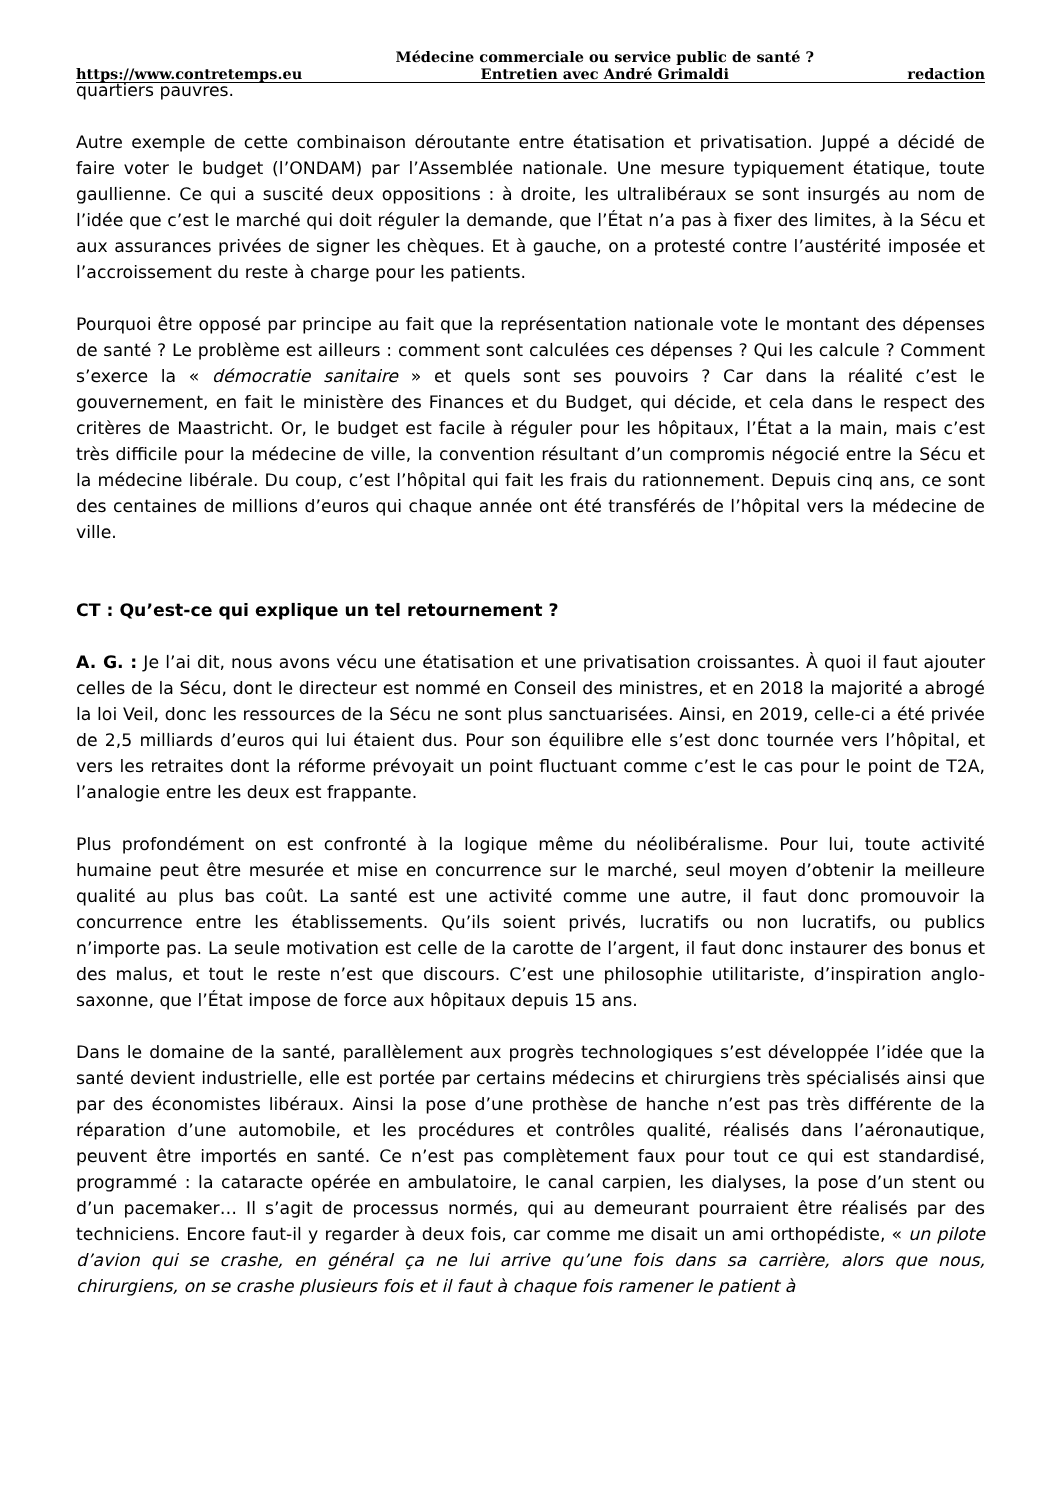https://www.contretemps.eu Médecine commerciale ou service public de santé ?
Entretien avec André Grimaldi redaction
quartiers pauvres.
Autre exemple de cette combinaison déroutante entre étatisation et privatisation. Juppé a décidé de faire voter le budget (l’ONDAM) par l’Assemblée nationale. Une mesure typiquement étatique, toute gaullienne. Ce qui a suscité deux oppositions : à droite, les ultralibéraux se sont insurgés au nom de l’idée que c’est le marché qui doit réguler la demande, que l’État n’a pas à fixer des limites, à la Sécu et aux assurances privées de signer les chèques. Et à gauche, on a protesté contre l’austérité imposée et l’accroissement du reste à charge pour les patients.
Pourquoi être opposé par principe au fait que la représentation nationale vote le montant des dépenses de santé ? Le problème est ailleurs : comment sont calculées ces dépenses ? Qui les calcule ? Comment s’exerce la « démocratie sanitaire » et quels sont ses pouvoirs ? Car dans la réalité c’est le gouvernement, en fait le ministère des Finances et du Budget, qui décide, et cela dans le respect des critères de Maastricht. Or, le budget est facile à réguler pour les hôpitaux, l’État a la main, mais c’est très difficile pour la médecine de ville, la convention résultant d’un compromis négocié entre la Sécu et la médecine libérale. Du coup, c’est l’hôpital qui fait les frais du rationnement. Depuis cinq ans, ce sont des centaines de millions d’euros qui chaque année ont été transférés de l’hôpital vers la médecine de ville.
CT : Qu’est-ce qui explique un tel retournement ?
A. G. : Je l’ai dit, nous avons vécu une étatisation et une privatisation croissantes. À quoi il faut ajouter celles de la Sécu, dont le directeur est nommé en Conseil des ministres, et en 2018 la majorité a abrogé la loi Veil, donc les ressources de la Sécu ne sont plus sanctuarisées. Ainsi, en 2019, celle-ci a été privée de 2,5 milliards d’euros qui lui étaient dus. Pour son équilibre elle s’est donc tournée vers l’hôpital, et vers les retraites dont la réforme prévoyait un point fluctuant comme c’est le cas pour le point de T2A, l’analogie entre les deux est frappante.
Plus profondément on est confronté à la logique même du néolibéralisme. Pour lui, toute activité humaine peut être mesurée et mise en concurrence sur le marché, seul moyen d’obtenir la meilleure qualité au plus bas coût. La santé est une activité comme une autre, il faut donc promouvoir la concurrence entre les établissements. Qu’ils soient privés, lucratifs ou non lucratifs, ou publics n’importe pas. La seule motivation est celle de la carotte de l’argent, il faut donc instaurer des bonus et des malus, et tout le reste n’est que discours. C’est une philosophie utilitariste, d’inspiration anglo-saxonne, que l’État impose de force aux hôpitaux depuis 15 ans.
Dans le domaine de la santé, parallèlement aux progrès technologiques s’est développée l’idée que la santé devient industrielle, elle est portée par certains médecins et chirurgiens très spécialisés ainsi que par des économistes libéraux. Ainsi la pose d’une prothèse de hanche n’est pas très différente de la réparation d’une automobile, et les procédures et contrôles qualité, réalisés dans l’aéronautique, peuvent être importés en santé. Ce n’est pas complètement faux pour tout ce qui est standardisé, programmé : la cataracte opérée en ambulatoire, le canal carpien, les dialyses, la pose d’un stent ou d’un pacemaker… Il s’agit de processus normés, qui au demeurant pourraient être réalisés par des techniciens. Encore faut-il y regarder à deux fois, car comme me disait un ami orthopédiste, « un pilote d’avion qui se crashe, en général ça ne lui arrive qu’une fois dans sa carrière, alors que nous, chirurgiens, on se crashe plusieurs fois et il faut à chaque fois ramener le patient à